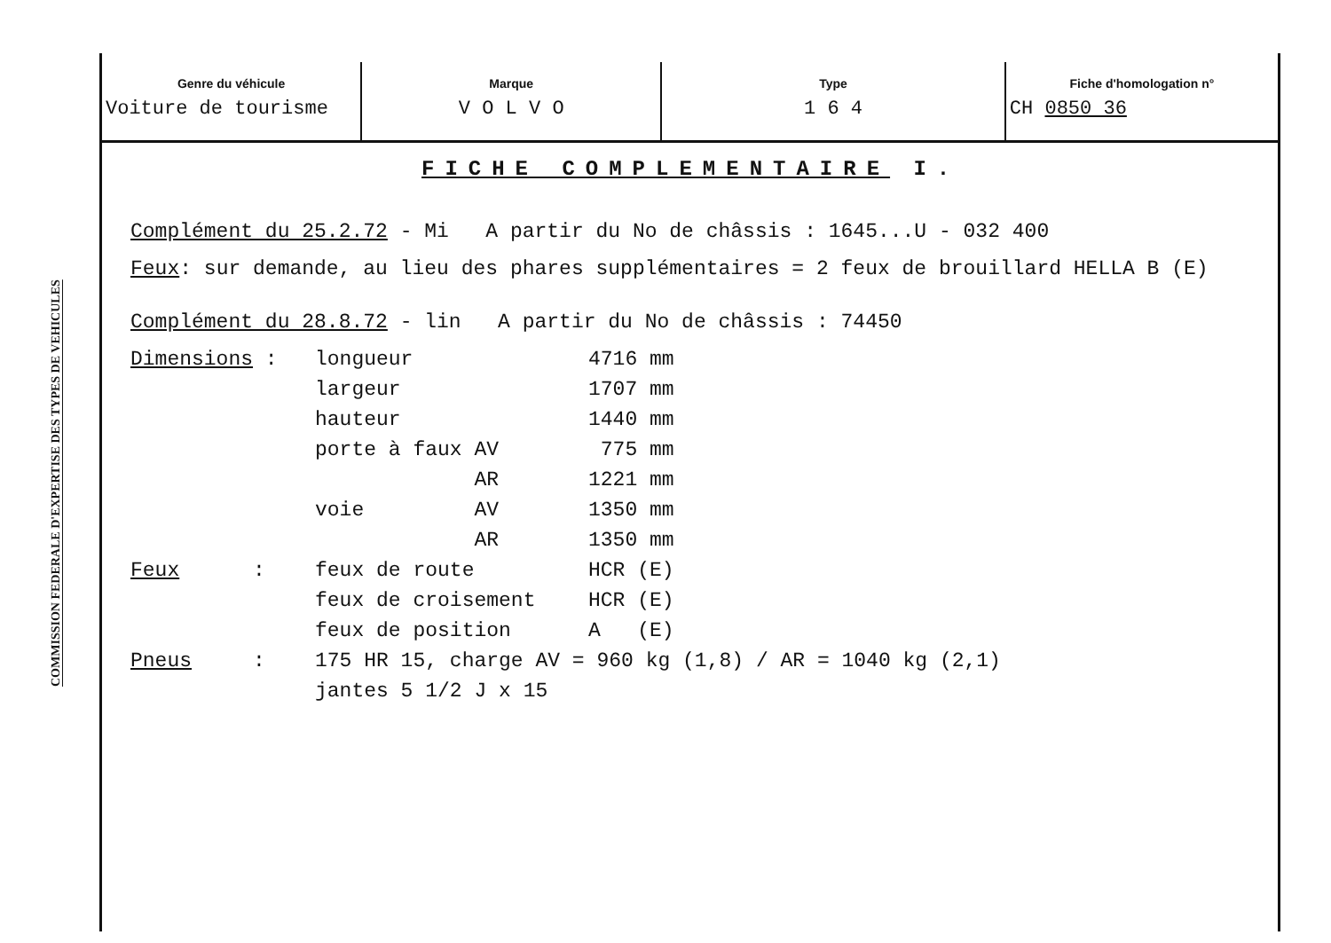COMMISSION FEDERALE D'EXPERTISE DES TYPES DE VEHICULES
Genre du véhicule
Voiture de tourisme
Marque
V O L V O
Type
1 6 4
Fiche d'homologation n°
CH 0850 36
FICHE COMPLEMENTAIRE I.
Complément du 25.2.72 - Mi A partir du No de châssis : 1645...U - 032 400
Feux: sur demande, au lieu des phares supplémentaires = 2 feux de brouillard HELLA B (E)
Complément du 28.8.72 - lin A partir du No de châssis : 74450
| Dimensions : | longueur | 4716 mm |
| | largeur | 1707 mm |
| | hauteur | 1440 mm |
| | porte à faux AV | 775 mm |
| | AR | 1221 mm |
| | voie AV | 1350 mm |
| | AR | 1350 mm |
| Feux : | feux de route | HCR (E) |
| | feux de croisement | HCR (E) |
| | feux de position | A (E) |
| Pneus : | 175 HR 15, charge AV = 960 kg (1,8) / AR = 1040 kg (2,1) jantes 5 1/2 J x 15 | |